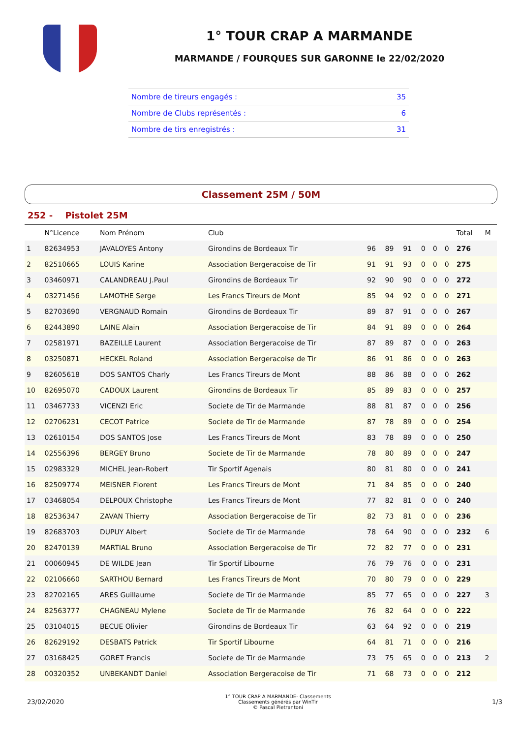1° TOUR CRAP A MARMANDE
MARMANDE / FOURQUES SUR GARONNE le 22/02/2020
| Nombre de tireurs engagés : | 35 |
| Nombre de Clubs représentés : | 6 |
| Nombre de tirs enregistrés : | 31 |
Classement 25M / 50M
252 - Pistolet 25M
| | N°Licence | Nom Prénom | Club | | | | | | | Total | M |
| --- | --- | --- | --- | --- | --- | --- | --- | --- | --- | --- | --- |
| 1 | 82634953 | JAVALOYES Antony | Girondins de Bordeaux Tir | 96 | 89 | 91 | 0 | 0 | 0 | 276 | |
| 2 | 82510665 | LOUIS Karine | Association Bergeracoise de Tir | 91 | 91 | 93 | 0 | 0 | 0 | 275 | |
| 3 | 03460971 | CALANDREAU J.Paul | Girondins de Bordeaux Tir | 92 | 90 | 90 | 0 | 0 | 0 | 272 | |
| 4 | 03271456 | LAMOTHE Serge | Les Francs Tireurs de Mont | 85 | 94 | 92 | 0 | 0 | 0 | 271 | |
| 5 | 82703690 | VERGNAUD Romain | Girondins de Bordeaux Tir | 89 | 87 | 91 | 0 | 0 | 0 | 267 | |
| 6 | 82443890 | LAINE Alain | Association Bergeracoise de Tir | 84 | 91 | 89 | 0 | 0 | 0 | 264 | |
| 7 | 02581971 | BAZEILLE Laurent | Association Bergeracoise de Tir | 87 | 89 | 87 | 0 | 0 | 0 | 263 | |
| 8 | 03250871 | HECKEL Roland | Association Bergeracoise de Tir | 86 | 91 | 86 | 0 | 0 | 0 | 263 | |
| 9 | 82605618 | DOS SANTOS Charly | Les Francs Tireurs de Mont | 88 | 86 | 88 | 0 | 0 | 0 | 262 | |
| 10 | 82695070 | CADOUX Laurent | Girondins de Bordeaux Tir | 85 | 89 | 83 | 0 | 0 | 0 | 257 | |
| 11 | 03467733 | VICENZI Eric | Societe de Tir de Marmande | 88 | 81 | 87 | 0 | 0 | 0 | 256 | |
| 12 | 02706231 | CECOT Patrice | Societe de Tir de Marmande | 87 | 78 | 89 | 0 | 0 | 0 | 254 | |
| 13 | 02610154 | DOS SANTOS Jose | Les Francs Tireurs de Mont | 83 | 78 | 89 | 0 | 0 | 0 | 250 | |
| 14 | 02556396 | BERGEY Bruno | Societe de Tir de Marmande | 78 | 80 | 89 | 0 | 0 | 0 | 247 | |
| 15 | 02983329 | MICHEL Jean-Robert | Tir Sportif Agenais | 80 | 81 | 80 | 0 | 0 | 0 | 241 | |
| 16 | 82509774 | MEISNER Florent | Les Francs Tireurs de Mont | 71 | 84 | 85 | 0 | 0 | 0 | 240 | |
| 17 | 03468054 | DELPOUX Christophe | Les Francs Tireurs de Mont | 77 | 82 | 81 | 0 | 0 | 0 | 240 | |
| 18 | 82536347 | ZAVAN Thierry | Association Bergeracoise de Tir | 82 | 73 | 81 | 0 | 0 | 0 | 236 | |
| 19 | 82683703 | DUPUY Albert | Societe de Tir de Marmande | 78 | 64 | 90 | 0 | 0 | 0 | 232 | 6 |
| 20 | 82470139 | MARTIAL Bruno | Association Bergeracoise de Tir | 72 | 82 | 77 | 0 | 0 | 0 | 231 | |
| 21 | 00060945 | DE WILDE Jean | Tir Sportif Libourne | 76 | 79 | 76 | 0 | 0 | 0 | 231 | |
| 22 | 02106660 | SARTHOU Bernard | Les Francs Tireurs de Mont | 70 | 80 | 79 | 0 | 0 | 0 | 229 | |
| 23 | 82702165 | ARES Guillaume | Societe de Tir de Marmande | 85 | 77 | 65 | 0 | 0 | 0 | 227 | 3 |
| 24 | 82563777 | CHAGNEAU Mylene | Societe de Tir de Marmande | 76 | 82 | 64 | 0 | 0 | 0 | 222 | |
| 25 | 03104015 | BECUE Olivier | Girondins de Bordeaux Tir | 63 | 64 | 92 | 0 | 0 | 0 | 219 | |
| 26 | 82629192 | DESBATS Patrick | Tir Sportif Libourne | 64 | 81 | 71 | 0 | 0 | 0 | 216 | |
| 27 | 03168425 | GORET Francis | Societe de Tir de Marmande | 73 | 75 | 65 | 0 | 0 | 0 | 213 | 2 |
| 28 | 00320352 | UNBEKANDT Daniel | Association Bergeracoise de Tir | 71 | 68 | 73 | 0 | 0 | 0 | 212 | |
23/02/2020
1° TOUR CRAP A MARMANDE- Classements
Classements générés par WinTir
© Pascal Pietrantoni
1/3